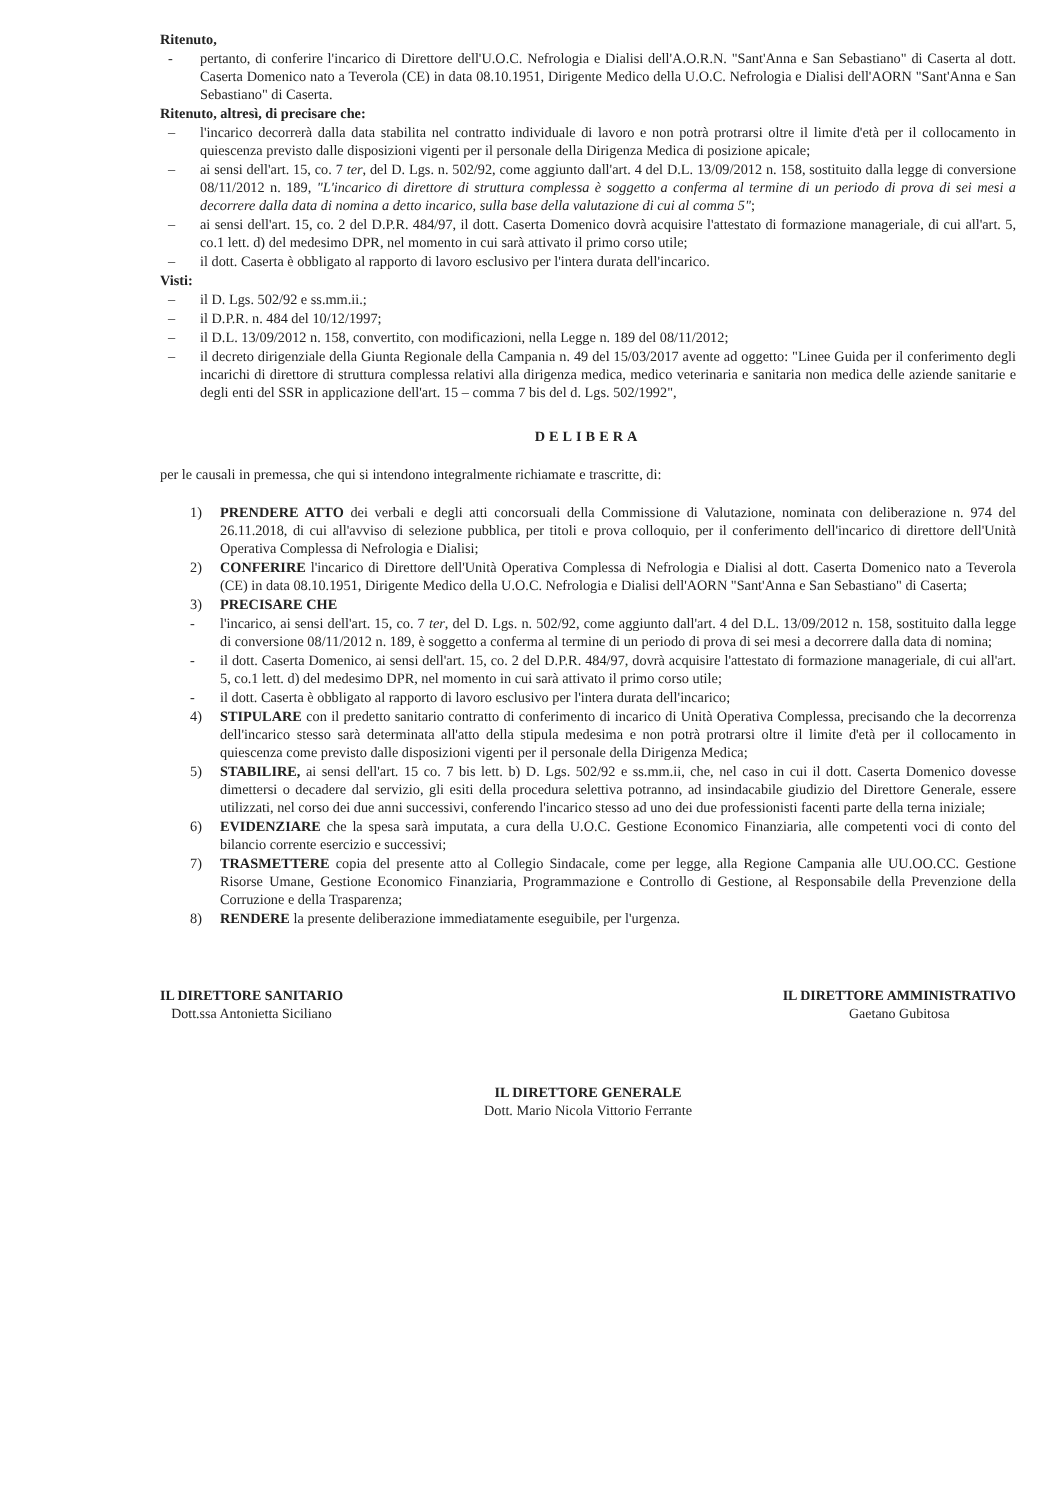Ritenuto,
- pertanto, di conferire l'incarico di Direttore dell'U.O.C. Nefrologia e Dialisi dell'A.O.R.N. "Sant'Anna e San Sebastiano" di Caserta al dott. Caserta Domenico nato a Teverola (CE) in data 08.10.1951, Dirigente Medico della U.O.C. Nefrologia e Dialisi dell'AORN "Sant'Anna e San Sebastiano" di Caserta.
Ritenuto, altresì, di precisare che:
– l'incarico decorrerà dalla data stabilita nel contratto individuale di lavoro e non potrà protrarsi oltre il limite d'età per il collocamento in quiescenza previsto dalle disposizioni vigenti per il personale della Dirigenza Medica di posizione apicale;
– ai sensi dell'art. 15, co. 7 ter, del D. Lgs. n. 502/92, come aggiunto dall'art. 4 del D.L. 13/09/2012 n. 158, sostituito dalla legge di conversione 08/11/2012 n. 189, "L'incarico di direttore di struttura complessa è soggetto a conferma al termine di un periodo di prova di sei mesi a decorrere dalla data di nomina a detto incarico, sulla base della valutazione di cui al comma 5";
– ai sensi dell'art. 15, co. 2 del D.P.R. 484/97, il dott. Caserta Domenico dovrà acquisire l'attestato di formazione manageriale, di cui all'art. 5, co.1 lett. d) del medesimo DPR, nel momento in cui sarà attivato il primo corso utile;
– il dott. Caserta è obbligato al rapporto di lavoro esclusivo per l'intera durata dell'incarico.
Visti:
– il D. Lgs. 502/92 e ss.mm.ii.;
– il D.P.R. n. 484 del 10/12/1997;
– il D.L. 13/09/2012 n. 158, convertito, con modificazioni, nella Legge n. 189 del 08/11/2012;
– il decreto dirigenziale della Giunta Regionale della Campania n. 49 del 15/03/2017 avente ad oggetto: "Linee Guida per il conferimento degli incarichi di direttore di struttura complessa relativi alla dirigenza medica, medico veterinaria e sanitaria non medica delle aziende sanitarie e degli enti del SSR in applicazione dell'art. 15 – comma 7 bis del d. Lgs. 502/1992",
DELIBERA
per le causali in premessa, che qui si intendono integralmente richiamate e trascritte, di:
1) PRENDERE ATTO dei verbali e degli atti concorsuali della Commissione di Valutazione, nominata con deliberazione n. 974 del 26.11.2018, di cui all'avviso di selezione pubblica, per titoli e prova colloquio, per il conferimento dell'incarico di direttore dell'Unità Operativa Complessa di Nefrologia e Dialisi;
2) CONFERIRE l'incarico di Direttore dell'Unità Operativa Complessa di Nefrologia e Dialisi al dott. Caserta Domenico nato a Teverola (CE) in data 08.10.1951, Dirigente Medico della U.O.C. Nefrologia e Dialisi dell'AORN "Sant'Anna e San Sebastiano" di Caserta;
3) PRECISARE CHE
- l'incarico, ai sensi dell'art. 15, co. 7 ter, del D. Lgs. n. 502/92, come aggiunto dall'art. 4 del D.L. 13/09/2012 n. 158, sostituito dalla legge di conversione 08/11/2012 n. 189, è soggetto a conferma al termine di un periodo di prova di sei mesi a decorrere dalla data di nomina;
- il dott. Caserta Domenico, ai sensi dell'art. 15, co. 2 del D.P.R. 484/97, dovrà acquisire l'attestato di formazione manageriale, di cui all'art. 5, co.1 lett. d) del medesimo DPR, nel momento in cui sarà attivato il primo corso utile;
- il dott. Caserta è obbligato al rapporto di lavoro esclusivo per l'intera durata dell'incarico;
4) STIPULARE con il predetto sanitario contratto di conferimento di incarico di Unità Operativa Complessa, precisando che la decorrenza dell'incarico stesso sarà determinata all'atto della stipula medesima e non potrà protrarsi oltre il limite d'età per il collocamento in quiescenza come previsto dalle disposizioni vigenti per il personale della Dirigenza Medica;
5) STABILIRE, ai sensi dell'art. 15 co. 7 bis lett. b) D. Lgs. 502/92 e ss.mm.ii, che, nel caso in cui il dott. Caserta Domenico dovesse dimettersi o decadere dal servizio, gli esiti della procedura selettiva potranno, ad insindacabile giudizio del Direttore Generale, essere utilizzati, nel corso dei due anni successivi, conferendo l'incarico stesso ad uno dei due professionisti facenti parte della terna iniziale;
6) EVIDENZIARE che la spesa sarà imputata, a cura della U.O.C. Gestione Economico Finanziaria, alle competenti voci di conto del bilancio corrente esercizio e successivi;
7) TRASMETTERE copia del presente atto al Collegio Sindacale, come per legge, alla Regione Campania alle UU.OO.CC. Gestione Risorse Umane, Gestione Economico Finanziaria, Programmazione e Controllo di Gestione, al Responsabile della Prevenzione della Corruzione e della Trasparenza;
8) RENDERE la presente deliberazione immediatamente eseguibile, per l'urgenza.
IL DIRETTORE SANITARIO
Dott.ssa Antonietta Siciliano
IL DIRETTORE AMMINISTRATIVO
Gaetano Gubitosa
IL DIRETTORE GENERALE
Dott. Mario Nicola Vittorio Ferrante